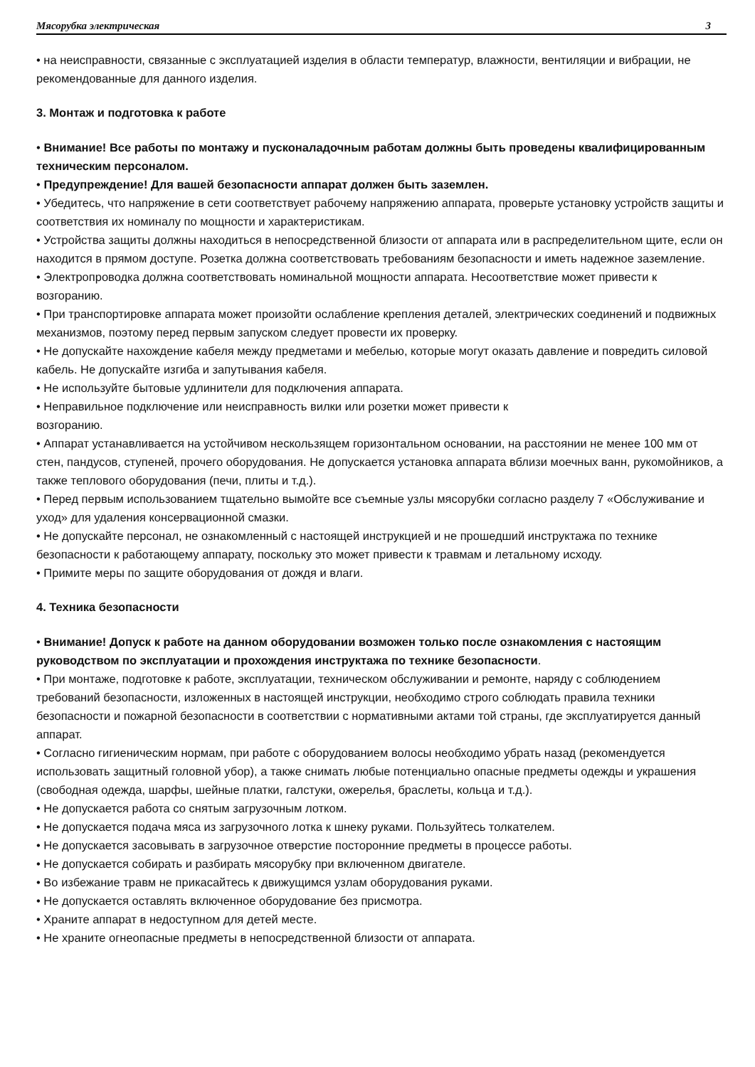Мясорубка электрическая 3
• на неисправности, связанные с эксплуатацией изделия в области температур, влажности, вентиляции и вибрации, не рекомендованные для данного изделия.
3. Монтаж и подготовка к работе
• Внимание! Все работы по монтажу и пусконаладочным работам должны быть проведены квалифицированным техническим персоналом.
• Предупреждение! Для вашей безопасности аппарат должен быть заземлен.
• Убедитесь, что напряжение в сети соответствует рабочему напряжению аппарата, проверьте установку устройств защиты и соответствия их номиналу по мощности и характеристикам.
• Устройства защиты должны находиться в непосредственной близости от аппарата или в распределительном щите, если он находится в прямом доступе. Розетка должна соответствовать требованиям безопасности и иметь надежное заземление.
• Электропроводка должна соответствовать номинальной мощности аппарата. Несоответствие может привести к возгоранию.
• При транспортировке аппарата может произойти ослабление крепления деталей, электрических соединений и подвижных механизмов, поэтому перед первым запуском следует провести их проверку.
• Не допускайте нахождение кабеля между предметами и мебелью, которые могут оказать давление и повредить силовой кабель. Не допускайте изгиба и запутывания кабеля.
• Не используйте бытовые удлинители для подключения аппарата.
• Неправильное подключение или неисправность вилки или розетки может привести к
возгоранию.
• Аппарат устанавливается на устойчивом нескользящем горизонтальном основании, на расстоянии не менее 100 мм от стен, пандусов, ступеней, прочего оборудования. Не допускается установка аппарата вблизи моечных ванн, рукомойников, а также теплового оборудования (печи, плиты и т.д.).
• Перед первым использованием тщательно вымойте все съемные узлы мясорубки согласно разделу 7 «Обслуживание и уход» для удаления консервационной смазки.
• Не допускайте персонал, не ознакомленный с настоящей инструкцией и не прошедший инструктажа по технике безопасности к работающему аппарату, поскольку это может привести к травмам и летальному исходу.
• Примите меры по защите оборудования от дождя и влаги.
4. Техника безопасности
• Внимание! Допуск к работе на данном оборудовании возможен только после ознакомления с настоящим руководством по эксплуатации и прохождения инструктажа по технике безопасности.
• При монтаже, подготовке к работе, эксплуатации, техническом обслуживании и ремонте, наряду с соблюдением требований безопасности, изложенных в настоящей инструкции, необходимо строго соблюдать правила техники безопасности и пожарной безопасности в соответствии с нормативными актами той страны, где эксплуатируется данный аппарат.
• Согласно гигиеническим нормам, при работе с оборудованием волосы необходимо убрать назад (рекомендуется использовать защитный головной убор), а также снимать любые потенциально опасные предметы одежды и украшения (свободная одежда, шарфы, шейные платки, галстуки, ожерелья, браслеты, кольца и т.д.).
• Не допускается работа со снятым загрузочным лотком.
• Не допускается подача мяса из загрузочного лотка к шнеку руками. Пользуйтесь толкателем.
• Не допускается засовывать в загрузочное отверстие посторонние предметы в процессе работы.
• Не допускается собирать и разбирать мясорубку при включенном двигателе.
• Во избежание травм не прикасайтесь к движущимся узлам оборудования руками.
• Не допускается оставлять включенное оборудование без присмотра.
• Храните аппарат в недоступном для детей месте.
• Не храните огнеопасные предметы в непосредственной близости от аппарата.